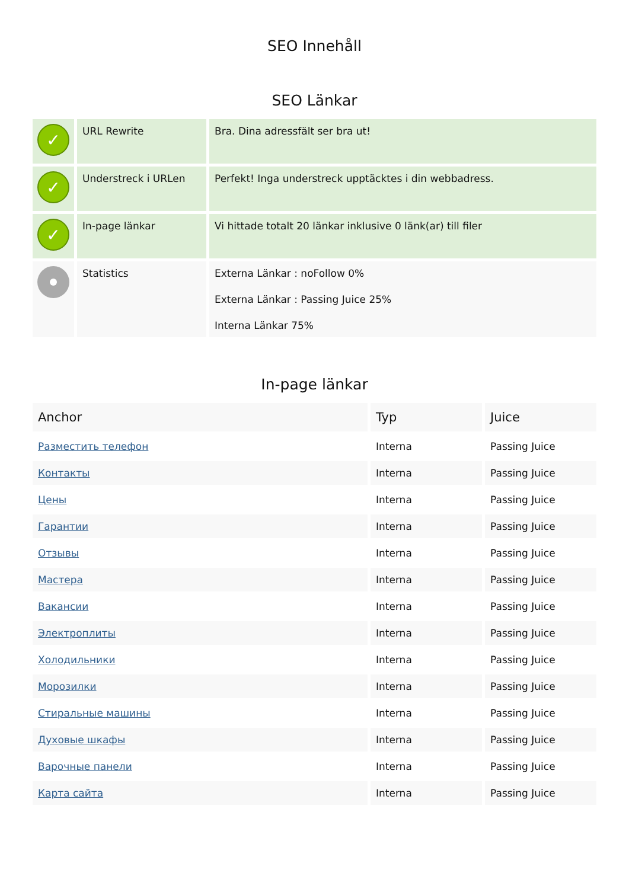SEO Innehåll
SEO Länkar
| ✓ | URL Rewrite | Bra. Dina adressfält ser bra ut! |
| ✓ | Understreck i URLen | Perfekt! Inga understreck upptäcktes i din webbadress. |
| ✓ | In-page länkar | Vi hittade totalt 20 länkar inklusive 0 länk(ar) till filer |
| | Statistics | Externa Länkar : noFollow 0% Externa Länkar : Passing Juice 25% Interna Länkar 75% |
In-page länkar
| Anchor | Typ | Juice |
| --- | --- | --- |
| Разместить телефон | Interna | Passing Juice |
| Контакты | Interna | Passing Juice |
| Цены | Interna | Passing Juice |
| Гарантии | Interna | Passing Juice |
| Отзывы | Interna | Passing Juice |
| Мастера | Interna | Passing Juice |
| Вакансии | Interna | Passing Juice |
| Электроплиты | Interna | Passing Juice |
| Холодильники | Interna | Passing Juice |
| Морозилки | Interna | Passing Juice |
| Стиральные машины | Interna | Passing Juice |
| Духовые шкафы | Interna | Passing Juice |
| Варочные панели | Interna | Passing Juice |
| Карта сайта | Interna | Passing Juice |